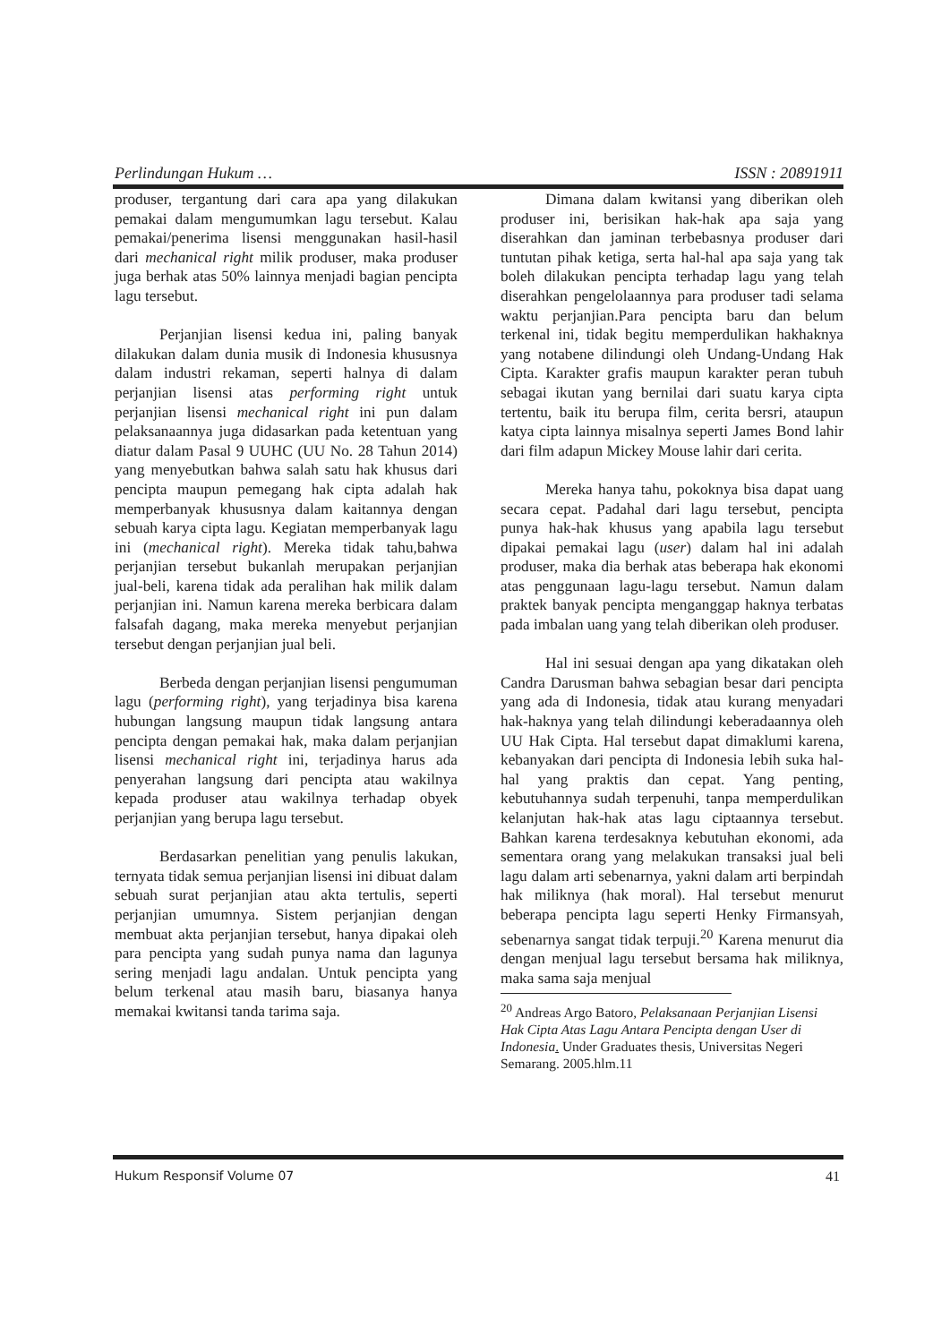Perlindungan Hukum … ISSN : 20891911
produser, tergantung dari cara apa yang dilakukan pemakai dalam mengumumkan lagu tersebut. Kalau pemakai/penerima lisensi menggunakan hasil-hasil dari mechanical right milik produser, maka produser juga berhak atas 50% lainnya menjadi bagian pencipta lagu tersebut.
Perjanjian lisensi kedua ini, paling banyak dilakukan dalam dunia musik di Indonesia khususnya dalam industri rekaman, seperti halnya di dalam perjanjian lisensi atas performing right untuk perjanjian lisensi mechanical right ini pun dalam pelaksanaannya juga didasarkan pada ketentuan yang diatur dalam Pasal 9 UUHC (UU No. 28 Tahun 2014) yang menyebutkan bahwa salah satu hak khusus dari pencipta maupun pemegang hak cipta adalah hak memperbanyak khususnya dalam kaitannya dengan sebuah karya cipta lagu. Kegiatan memperbanyak lagu ini (mechanical right). Mereka tidak tahu,bahwa perjanjian tersebut bukanlah merupakan perjanjian jual-beli, karena tidak ada peralihan hak milik dalam perjanjian ini. Namun karena mereka berbicara dalam falsafah dagang, maka mereka menyebut perjanjian tersebut dengan perjanjian jual beli.
Berbeda dengan perjanjian lisensi pengumuman lagu (performing right), yang terjadinya bisa karena hubungan langsung maupun tidak langsung antara pencipta dengan pemakai hak, maka dalam perjanjian lisensi mechanical right ini, terjadinya harus ada penyerahan langsung dari pencipta atau wakilnya kepada produser atau wakilnya terhadap obyek perjanjian yang berupa lagu tersebut.
Berdasarkan penelitian yang penulis lakukan, ternyata tidak semua perjanjian lisensi ini dibuat dalam sebuah surat perjanjian atau akta tertulis, seperti perjanjian umumnya. Sistem perjanjian dengan membuat akta perjanjian tersebut, hanya dipakai oleh para pencipta yang sudah punya nama dan lagunya sering menjadi lagu andalan. Untuk pencipta yang belum terkenal atau masih baru, biasanya hanya memakai kwitansi tanda tarima saja.
Dimana dalam kwitansi yang diberikan oleh produser ini, berisikan hak-hak apa saja yang diserahkan dan jaminan terbebasnya produser dari tuntutan pihak ketiga, serta hal-hal apa saja yang tak boleh dilakukan pencipta terhadap lagu yang telah diserahkan pengelolaannya para produser tadi selama waktu perjanjian.Para pencipta baru dan belum terkenal ini, tidak begitu memperdulikan hakhaknya yang notabene dilindungi oleh Undang-Undang Hak Cipta. Karakter grafis maupun karakter peran tubuh sebagai ikutan yang bernilai dari suatu karya cipta tertentu, baik itu berupa film, cerita bersri, ataupun katya cipta lainnya misalnya seperti James Bond lahir dari film adapun Mickey Mouse lahir dari cerita.
Mereka hanya tahu, pokoknya bisa dapat uang secara cepat. Padahal dari lagu tersebut, pencipta punya hak-hak khusus yang apabila lagu tersebut dipakai pemakai lagu (user) dalam hal ini adalah produser, maka dia berhak atas beberapa hak ekonomi atas penggunaan lagu-lagu tersebut. Namun dalam praktek banyak pencipta menganggap haknya terbatas pada imbalan uang yang telah diberikan oleh produser.
Hal ini sesuai dengan apa yang dikatakan oleh Candra Darusman bahwa sebagian besar dari pencipta yang ada di Indonesia, tidak atau kurang menyadari hak-haknya yang telah dilindungi keberadaannya oleh UU Hak Cipta. Hal tersebut dapat dimaklumi karena, kebanyakan dari pencipta di Indonesia lebih suka hal-hal yang praktis dan cepat. Yang penting, kebutuhannya sudah terpenuhi, tanpa memperdulikan kelanjutan hak-hak atas lagu ciptaannya tersebut. Bahkan karena terdesaknya kebutuhan ekonomi, ada sementara orang yang melakukan transaksi jual beli lagu dalam arti sebenarnya, yakni dalam arti berpindah hak miliknya (hak moral). Hal tersebut menurut beberapa pencipta lagu seperti Henky Firmansyah, sebenarnya sangat tidak terpuji.<sup>20</sup> Karena menurut dia dengan menjual lagu tersebut bersama hak miliknya, maka sama saja menjual
<sup>20</sup> Andreas Argo Batoro, Pelaksanaan Perjanjian Lisensi Hak Cipta Atas Lagu Antara Pencipta dengan User di Indonesia. Under Graduates thesis, Universitas Negeri Semarang. 2005.hlm.11
Hukum Responsif Volume 07 41